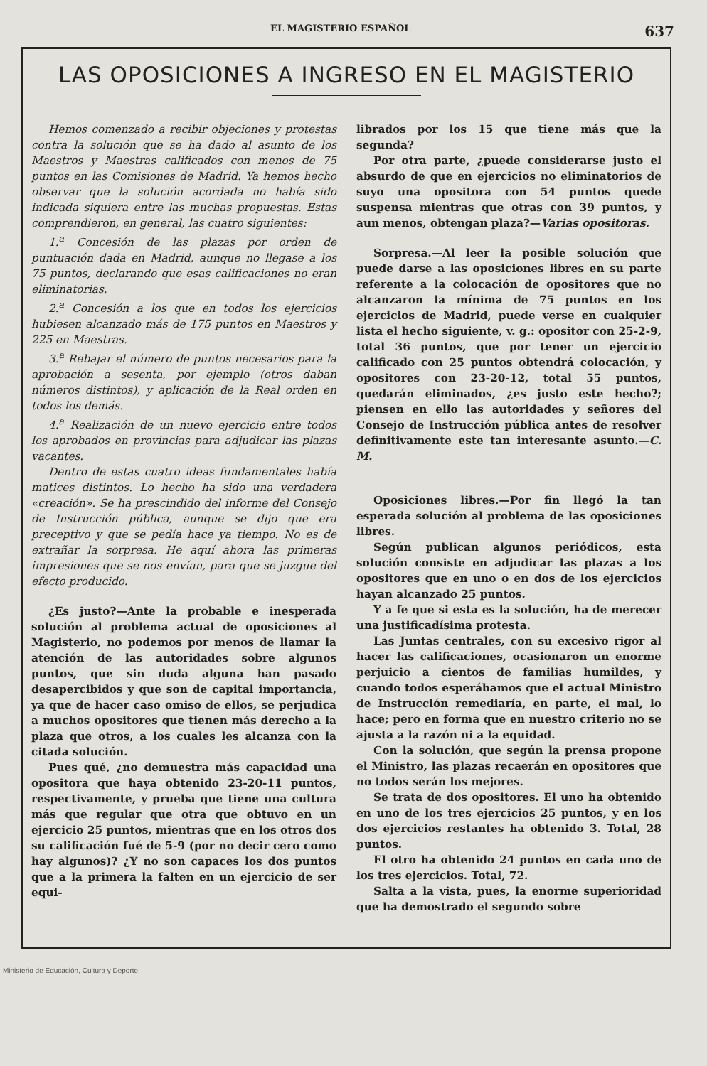EL MAGISTERIO ESPAÑOL 637
LAS OPOSICIONES A INGRESO EN EL MAGISTERIO
Hemos comenzado a recibir objeciones y protestas contra la solución que se ha dado al asunto de los Maestros y Maestras calificados con menos de 75 puntos en las Comisiones de Madrid. Ya hemos hecho observar que la solución acordada no había sido indicada siquiera entre las muchas propuestas. Estas comprendieron, en general, las cuatro siguientes:
1.<sup>a</sup> Concesión de las plazas por orden de puntuación dada en Madrid, aunque no llegase a los 75 puntos, declarando que esas calificaciones no eran eliminatorias.
2.<sup>a</sup> Concesión a los que en todos los ejercicios hubiesen alcanzado más de 175 puntos en Maestros y 225 en Maestras.
3.<sup>a</sup> Rebajar el número de puntos necesarios para la aprobación a sesenta, por ejemplo (otros daban números distintos), y aplicación de la Real orden en todos los demás.
4.<sup>a</sup> Realización de un nuevo ejercicio entre todos los aprobados en provincias para adjudicar las plazas vacantes.
Dentro de estas cuatro ideas fundamentales había matices distintos. Lo hecho ha sido una verdadera «creación». Se ha prescindido del informe del Consejo de Instrucción pública, aunque se dijo que era preceptivo y que se pedía hace ya tiempo. No es de extrañar la sorpresa. He aquí ahora las primeras impresiones que se nos envían, para que se juzgue del efecto producido.
¿Es justo?—Ante la probable e inesperada solución al problema actual de oposiciones al Magisterio, no podemos por menos de llamar la atención de las autoridades sobre algunos puntos, que sin duda alguna han pasado desapercibidos y que son de capital importancia, ya que de hacer caso omiso de ellos, se perjudica a muchos opositores que tienen más derecho a la plaza que otros, a los cuales les alcanza con la citada solución.
Pues qué, ¿no demuestra más capacidad una opositora que haya obtenido 23-20-11 puntos, respectivamente, y prueba que tiene una cultura más que regular que otra que obtuvo en un ejercicio 25 puntos, mientras que en los otros dos su calificación fué de 5-9 (por no decir cero como hay algunos)? ¿Y no son capaces los dos puntos que a la primera la falten en un ejercicio de ser equi-
librados por los 15 que tiene más que la segunda?
Por otra parte, ¿puede considerarse justo el absurdo de que en ejercicios no eliminatorios de suyo una opositora con 54 puntos quede suspensa mientras que otras con 39 puntos, y aun menos, obtengan plaza?—Varias opositoras.
Sorpresa.—Al leer la posible solución que puede darse a las oposiciones libres en su parte referente a la colocación de opositores que no alcanzaron la mínima de 75 puntos en los ejercicios de Madrid, puede verse en cualquier lista el hecho siguiente, v. g.: opositor con 25-2-9, total 36 puntos, que por tener un ejercicio calificado con 25 puntos obtendrá colocación, y opositores con 23-20-12, total 55 puntos, quedarán eliminados, ¿es justo este hecho?; piensen en ello las autoridades y señores del Consejo de Instrucción pública antes de resolver definitivamente este tan interesante asunto.—C. M.
Oposiciones libres.—Por fin llegó la tan esperada solución al problema de las oposiciones libres.
Según publican algunos periódicos, esta solución consiste en adjudicar las plazas a los opositores que en uno o en dos de los ejercicios hayan alcanzado 25 puntos.
Y a fe que si esta es la solución, ha de merecer una justificadísima protesta.
Las Juntas centrales, con su excesivo rigor al hacer las calificaciones, ocasionaron un enorme perjuicio a cientos de familias humildes, y cuando todos esperábamos que el actual Ministro de Instrucción remediaría, en parte, el mal, lo hace; pero en forma que en nuestro criterio no se ajusta a la razón ni a la equidad.
Con la solución, que según la prensa propone el Ministro, las plazas recaerán en opositores que no todos serán los mejores.
Se trata de dos opositores. El uno ha obtenido en uno de los tres ejercicios 25 puntos, y en los dos ejercicios restantes ha obtenido 3. Total, 28 puntos.
El otro ha obtenido 24 puntos en cada uno de los tres ejercicios. Total, 72.
Salta a la vista, pues, la enorme superioridad que ha demostrado el segundo sobre
Ministerio de Educación, Cultura y Deporte